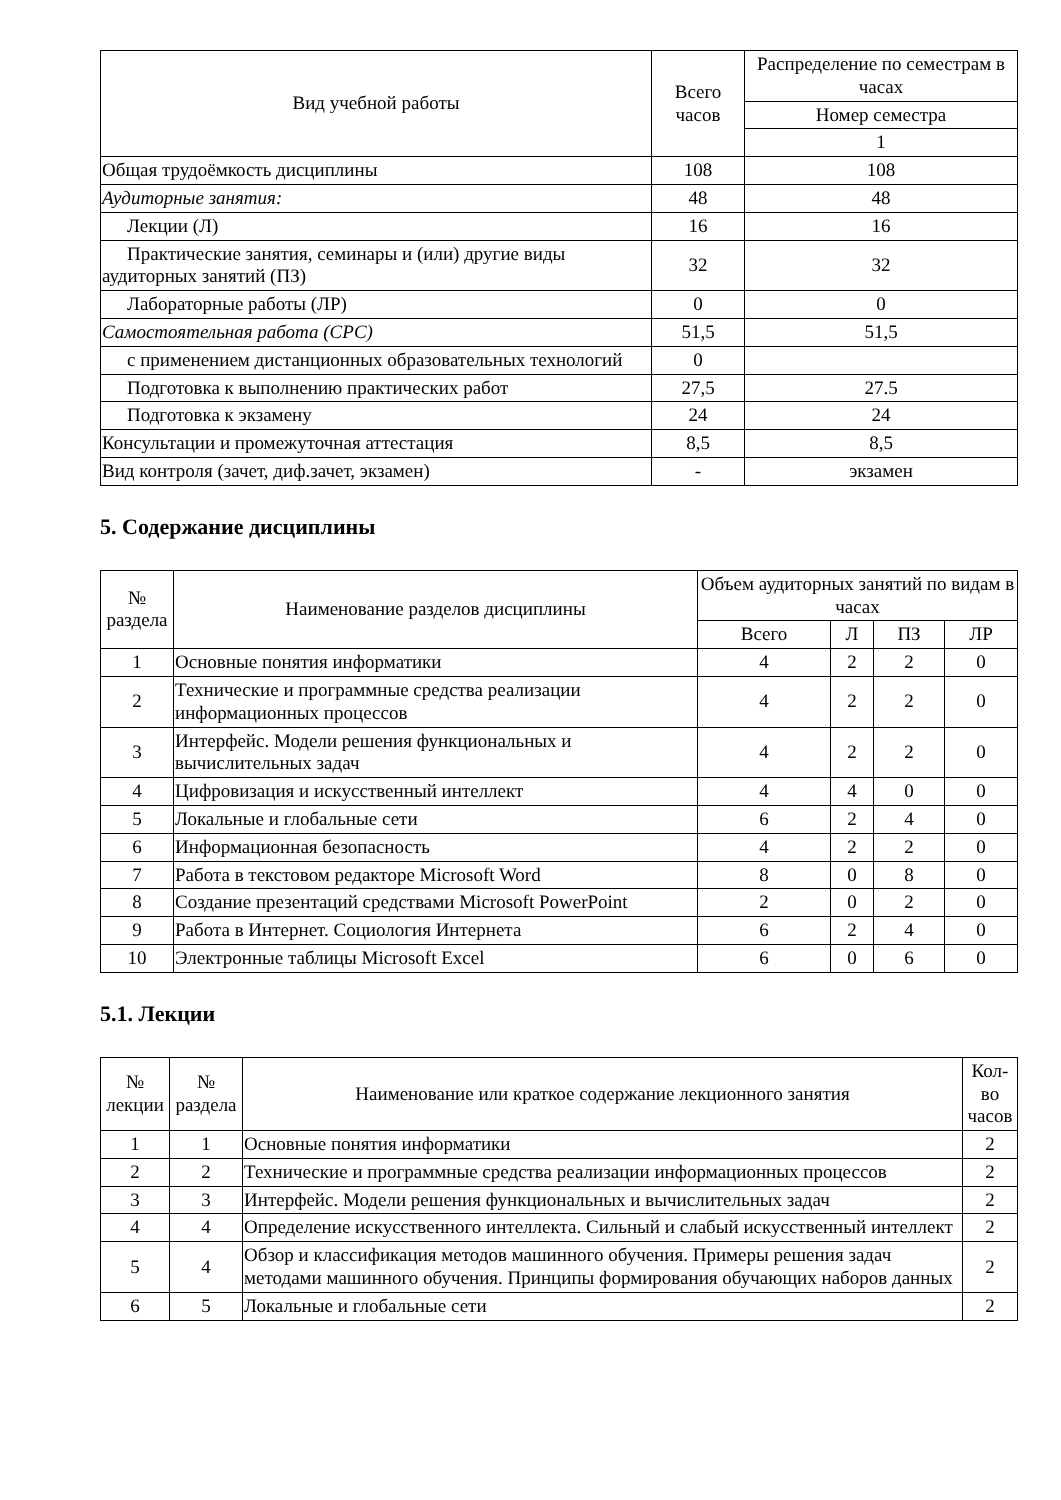| Вид учебной работы | Всего часов | Распределение по семестрам в часах |
| --- | --- | --- |
| | | Номер семестра |
| | | 1 |
| Общая трудоёмкость дисциплины | 108 | 108 |
| Аудиторные занятия: | 48 | 48 |
| Лекции (Л) | 16 | 16 |
| Практические занятия, семинары и (или) другие виды аудиторных занятий (ПЗ) | 32 | 32 |
| Лабораторные работы (ЛР) | 0 | 0 |
| Самостоятельная работа (СРС) | 51,5 | 51,5 |
| с применением дистанционных образовательных технологий | 0 | |
| Подготовка к выполнению практических работ | 27,5 | 27.5 |
| Подготовка к экзамену | 24 | 24 |
| Консультации и промежуточная аттестация | 8,5 | 8,5 |
| Вид контроля (зачет, диф.зачет, экзамен) | - | экзамен |
5. Содержание дисциплины
| № раздела | Наименование разделов дисциплины | Объем аудиторных занятий по видам в часах | | | |
| --- | --- | --- | --- | --- | --- |
| | | Всего | Л | ПЗ | ЛР |
| 1 | Основные понятия информатики | 4 | 2 | 2 | 0 |
| 2 | Технические и программные средства реализации информационных процессов | 4 | 2 | 2 | 0 |
| 3 | Интерфейс. Модели решения функциональных и вычислительных задач | 4 | 2 | 2 | 0 |
| 4 | Цифровизация и искусственный интеллект | 4 | 4 | 0 | 0 |
| 5 | Локальные и глобальные сети | 6 | 2 | 4 | 0 |
| 6 | Информационная безопасность | 4 | 2 | 2 | 0 |
| 7 | Работа в текстовом редакторе Microsoft Word | 8 | 0 | 8 | 0 |
| 8 | Создание презентаций средствами Microsoft PowerPoint | 2 | 0 | 2 | 0 |
| 9 | Работа в Интернет. Социология Интернета | 6 | 2 | 4 | 0 |
| 10 | Электронные таблицы Microsoft Excel | 6 | 0 | 6 | 0 |
5.1. Лекции
| № лекции | № раздела | Наименование или краткое содержание лекционного занятия | Кол-во часов |
| --- | --- | --- | --- |
| 1 | 1 | Основные понятия информатики | 2 |
| 2 | 2 | Технические и программные средства реализации информационных процессов | 2 |
| 3 | 3 | Интерфейс. Модели решения функциональных и вычислительных задач | 2 |
| 4 | 4 | Определение искусственного интеллекта. Сильный и слабый искусственный интеллект | 2 |
| 5 | 4 | Обзор и классификация методов машинного обучения. Примеры решения задач методами машинного обучения. Принципы формирования обучающих наборов данных | 2 |
| 6 | 5 | Локальные и глобальные сети | 2 |